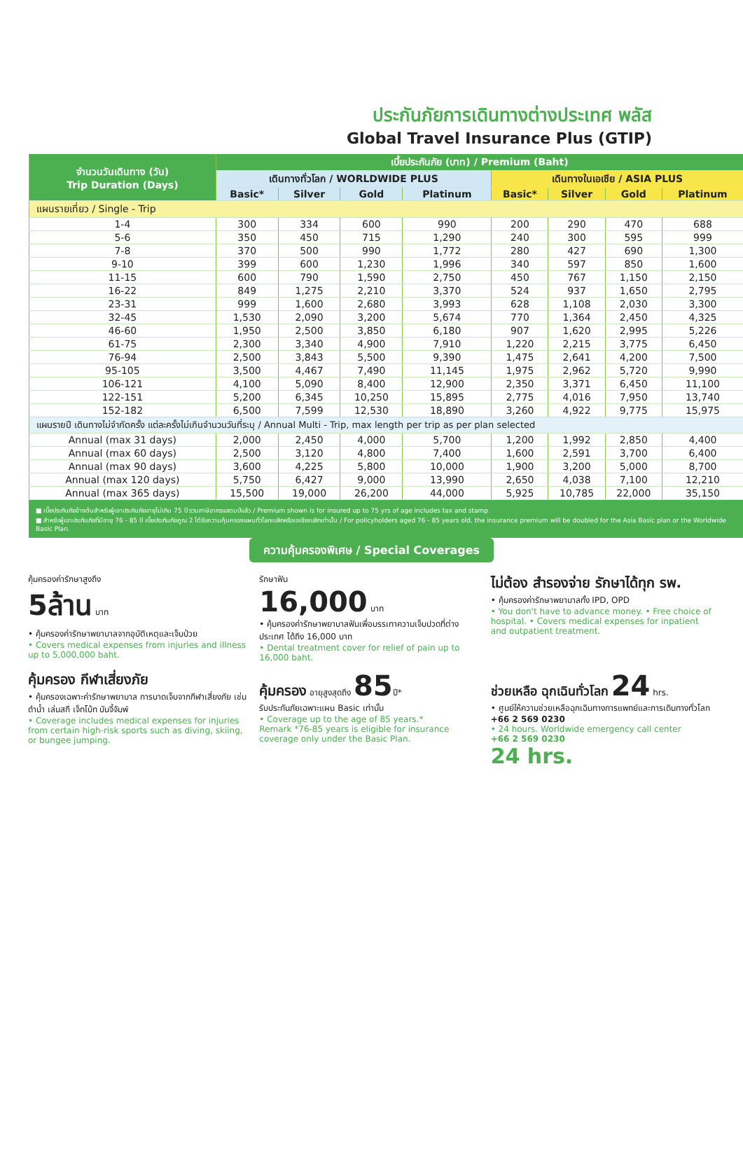ประกันภัยการเดินทางต่างประเทศ พลัส
Global Travel Insurance Plus (GTIP)
| จำนวนวันเดินทาง (วัน) Trip Duration (Days) | เบี้ยประกันภัย (บาท) / Premium (Baht) | | | | | | | |
| --- | --- | --- | --- | --- | --- | --- | --- | --- |
| | เดินทางทั่วโลก / WORLDWIDE PLUS | | | | เดินทางในเอเชีย / ASIA PLUS | | | |
| | Basic* | Silver | Gold | Platinum | Basic* | Silver | Gold | Platinum |
| แผนรายเที่ยว / Single - Trip | | | | | | | | |
| 1-4 | 300 | 334 | 600 | 990 | 200 | 290 | 470 | 688 |
| 5-6 | 350 | 450 | 715 | 1,290 | 240 | 300 | 595 | 999 |
| 7-8 | 370 | 500 | 990 | 1,772 | 280 | 427 | 690 | 1,300 |
| 9-10 | 399 | 600 | 1,230 | 1,996 | 340 | 597 | 850 | 1,600 |
| 11-15 | 600 | 790 | 1,590 | 2,750 | 450 | 767 | 1,150 | 2,150 |
| 16-22 | 849 | 1,275 | 2,210 | 3,370 | 524 | 937 | 1,650 | 2,795 |
| 23-31 | 999 | 1,600 | 2,680 | 3,993 | 628 | 1,108 | 2,030 | 3,300 |
| 32-45 | 1,530 | 2,090 | 3,200 | 5,674 | 770 | 1,364 | 2,450 | 4,325 |
| 46-60 | 1,950 | 2,500 | 3,850 | 6,180 | 907 | 1,620 | 2,995 | 5,226 |
| 61-75 | 2,300 | 3,340 | 4,900 | 7,910 | 1,220 | 2,215 | 3,775 | 6,450 |
| 76-94 | 2,500 | 3,843 | 5,500 | 9,390 | 1,475 | 2,641 | 4,200 | 7,500 |
| 95-105 | 3,500 | 4,467 | 7,490 | 11,145 | 1,975 | 2,962 | 5,720 | 9,990 |
| 106-121 | 4,100 | 5,090 | 8,400 | 12,900 | 2,350 | 3,371 | 6,450 | 11,100 |
| 122-151 | 5,200 | 6,345 | 10,250 | 15,895 | 2,775 | 4,016 | 7,950 | 13,740 |
| 152-182 | 6,500 | 7,599 | 12,530 | 18,890 | 3,260 | 4,922 | 9,775 | 15,975 |
| แผนรายปี เดินทางไม่จำกัดครั้ง แต่ละครั้งไม่เกินจำนวนวันที่ระบุ / Annual Multi - Trip, max length per trip as per plan selected | | | | | | | | |
| Annual (max 31 days) | 2,000 | 2,450 | 4,000 | 5,700 | 1,200 | 1,992 | 2,850 | 4,400 |
| Annual (max 60 days) | 2,500 | 3,120 | 4,800 | 7,400 | 1,600 | 2,591 | 3,700 | 6,400 |
| Annual (max 90 days) | 3,600 | 4,225 | 5,800 | 10,000 | 1,900 | 3,200 | 5,000 | 8,700 |
| Annual (max 120 days) | 5,750 | 6,427 | 9,000 | 13,990 | 2,650 | 4,038 | 7,100 | 12,210 |
| Annual (max 365 days) | 15,500 | 19,000 | 26,200 | 44,000 | 5,925 | 10,785 | 22,000 | 35,150 |
■ เบี้ยประกันภัยข้างต้นสำหรับผู้เอาประกันภัยอายุไม่เกิน 75 ปี รวมภาษีอากรแสตมป์แล้ว / Premium shown is for insured up to 75 yrs of age includes tax and stamp.
■ สำหรับผู้เอาประกันภัยที่มีอายุ 76 - 85 ปี เบี้ยประกันภัยคูณ 2 ได้รับความคุ้มครองแผนทั่วโลกเบสิกหรือเอเชียเบสิกเท่านั้น / For policyholders aged 76 - 85 years old, the insurance premium will be doubled for the Asia Basic plan or the Worldwide Basic Plan.
ความคุ้มครองพิเศษ / Special Coverages
คุ้มครองค่ารักษาสูงถึง
5ล้าน บาท
• คุ้มครองค่ารักษาพยาบาลจากอุบัติเหตุและเจ็บป่วย
• Covers medical expenses from injuries and illness up to 5,000,000 baht.
รักษาฟัน
16,000 บาท
• คุ้มครองค่ารักษาพยาบาลฟันเพื่อบรรเทาความเจ็บปวดที่ต่างประเทศ ได้ถึง 16,000 บาท
• Dental treatment cover for relief of pain up to 16,000 baht.
ไม่ต้อง สำรองจ่าย รักษาได้ทุก รพ.
• คุ้มครองค่ารักษาพยาบาลทั้ง IPD, OPD
• You don't have to advance money. • Free choice of hospital. • Covers medical expenses for inpatient and outpatient treatment.
คุ้มครอง กีฬาเสี่ยงภัย
• คุ้มครองเฉพาะค่ารักษาพยาบาล การบาดเจ็บจากกีฬาเสี่ยงภัย เช่น ดำน้ำ เล่นสกี เจ็ทโบ้ท บันจี้จัมพ์
• Coverage includes medical expenses for injuries from certain high-risk sports such as diving, skiing, or bungee jumping.
คุ้มครอง อายุสูงสุดถึง 85ปี*
รับประกันภัยเฉพาะแผน Basic เท่านั้น
• Coverage up to the age of 85 years.*
Remark *76-85 years is eligible for insurance coverage only under the Basic Plan.
ช่วยเหลือ ฉุกเฉินทั่วโลก 24 hrs.
• ศูนย์ให้ความช่วยเหลือฉุกเฉินทางการแพทย์และการเดินทางทั่วโลก
+66 2 569 0230
• 24 hours. Worldwide emergency call center
+66 2 569 0230
24 hrs.